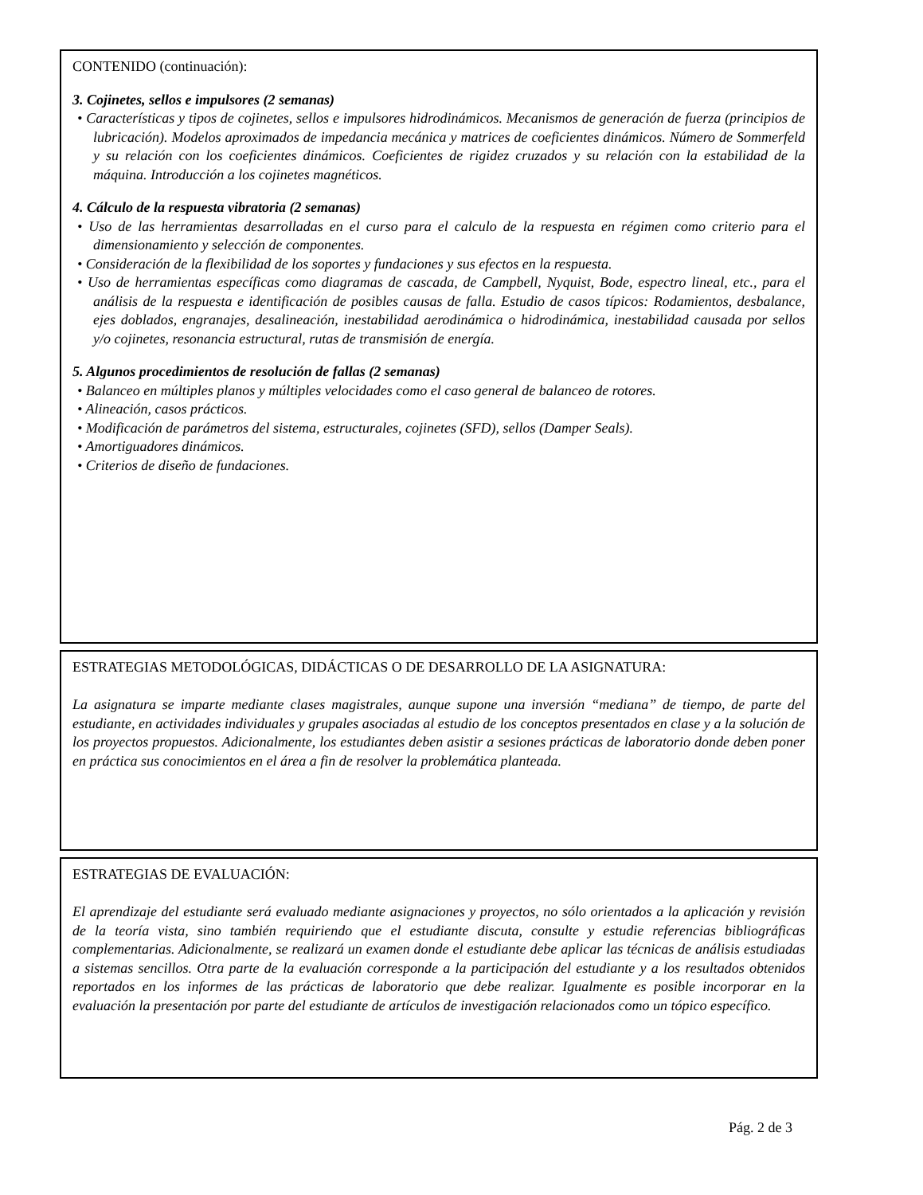CONTENIDO (continuación):
3. Cojinetes, sellos e impulsores (2 semanas)
• Características y tipos de cojinetes, sellos e impulsores hidrodinámicos. Mecanismos de generación de fuerza (principios de lubricación). Modelos aproximados de impedancia mecánica y matrices de coeficientes dinámicos. Número de Sommerfeld y su relación con los coeficientes dinámicos. Coeficientes de rigidez cruzados y su relación con la estabilidad de la máquina. Introducción a los cojinetes magnéticos.
4. Cálculo de la respuesta vibratoria (2 semanas)
• Uso de las herramientas desarrolladas en el curso para el calculo de la respuesta en régimen como criterio para el dimensionamiento y selección de componentes.
• Consideración de la flexibilidad de los soportes y fundaciones y sus efectos en la respuesta.
• Uso de herramientas específicas como diagramas de cascada, de Campbell, Nyquist, Bode, espectro lineal, etc., para el análisis de la respuesta e identificación de posibles causas de falla. Estudio de casos típicos: Rodamientos, desbalance, ejes doblados, engranajes, desalineación, inestabilidad aerodinámica o hidrodinámica, inestabilidad causada por sellos y/o cojinetes, resonancia estructural, rutas de transmisión de energía.
5. Algunos procedimientos de resolución de fallas (2 semanas)
• Balanceo en múltiples planos y múltiples velocidades como el caso general de balanceo de rotores.
• Alineación, casos prácticos.
• Modificación de parámetros del sistema, estructurales, cojinetes (SFD), sellos (Damper Seals).
• Amortiguadores dinámicos.
• Criterios de diseño de fundaciones.
ESTRATEGIAS METODOLÓGICAS, DIDÁCTICAS O DE DESARROLLO DE LA ASIGNATURA:
La asignatura se imparte mediante clases magistrales, aunque supone una inversión “mediana” de tiempo, de parte del estudiante, en actividades individuales y grupales asociadas al estudio de los conceptos presentados en clase y a la solución de los proyectos propuestos. Adicionalmente, los estudiantes deben asistir a sesiones prácticas de laboratorio donde deben poner en práctica sus conocimientos en el área a fin de resolver la problemática planteada.
ESTRATEGIAS DE EVALUACIÓN:
El aprendizaje del estudiante será evaluado mediante asignaciones y proyectos, no sólo orientados a la aplicación y revisión de la teoría vista, sino también requiriendo que el estudiante discuta, consulte y estudie referencias bibliográficas complementarias. Adicionalmente, se realizará un examen donde el estudiante debe aplicar las técnicas de análisis estudiadas a sistemas sencillos. Otra parte de la evaluación corresponde a la participación del estudiante y a los resultados obtenidos reportados en los informes de las prácticas de laboratorio que debe realizar. Igualmente es posible incorporar en la evaluación la presentación por parte del estudiante de artículos de investigación relacionados como un tópico específico.
Pág. 2 de 3